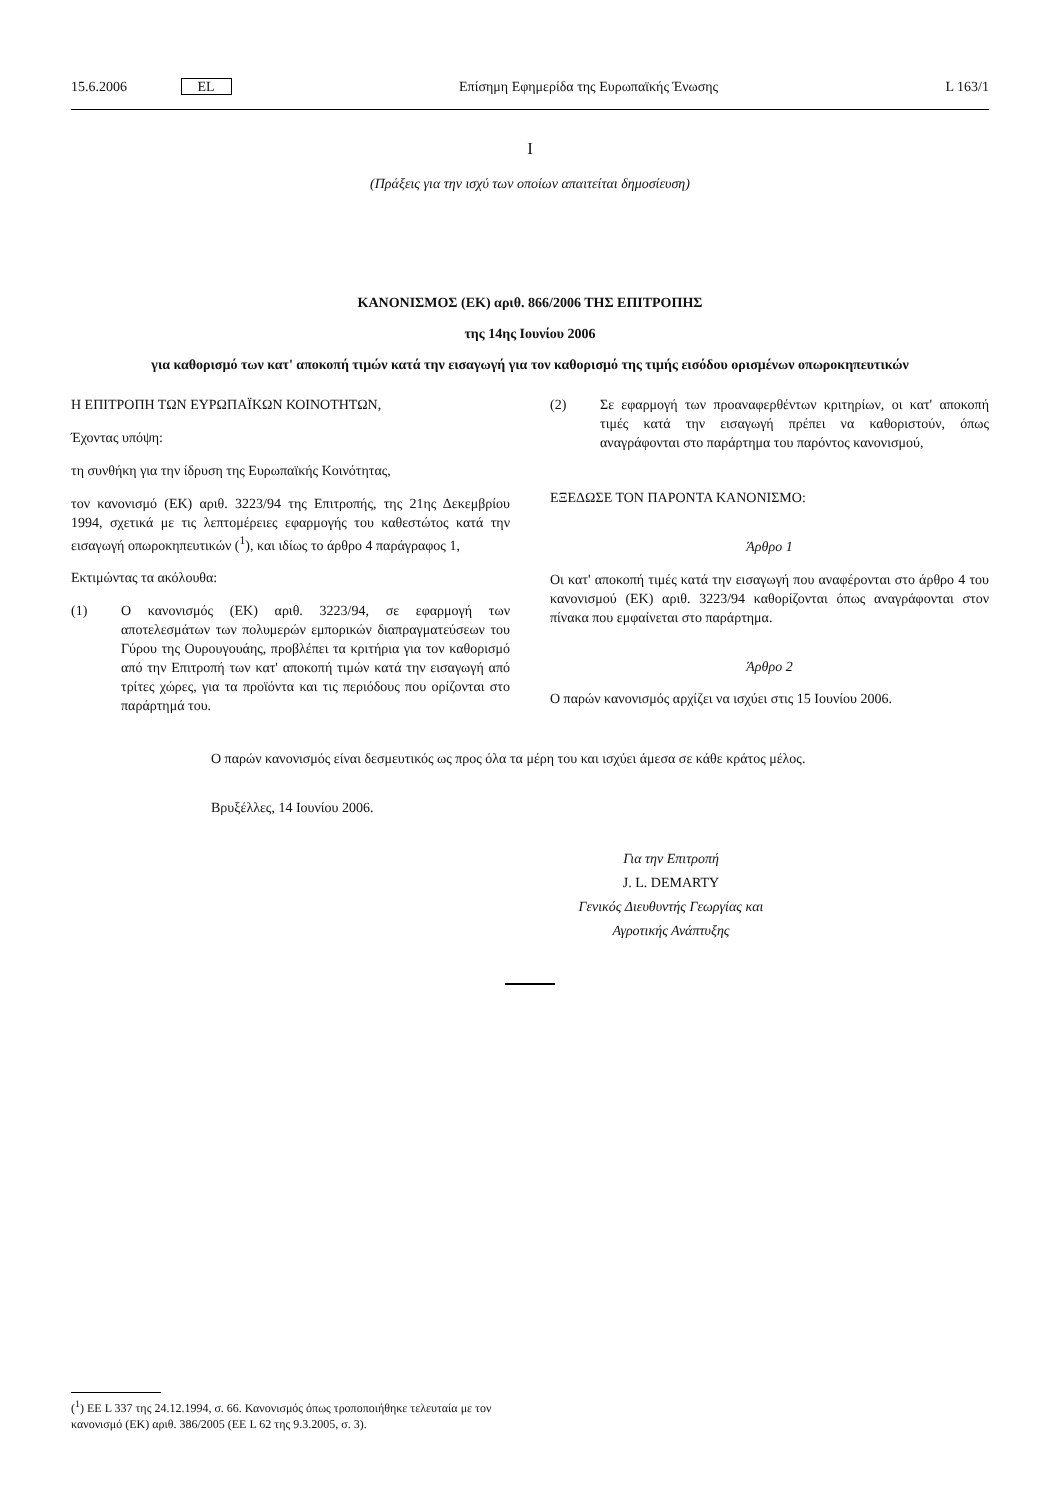15.6.2006 EL Επίσημη Εφημερίδα της Ευρωπαϊκής Ένωσης L 163/1
I
(Πράξεις για την ισχύ των οποίων απαιτείται δημοσίευση)
ΚΑΝΟΝΙΣΜΟΣ (ΕΚ) αριθ. 866/2006 ΤΗΣ ΕΠΙΤΡΟΠΗΣ
της 14ης Ιουνίου 2006
για καθορισμό των κατ' αποκοπή τιμών κατά την εισαγωγή για τον καθορισμό της τιμής εισόδου ορισμένων οπωροκηπευτικών
Η ΕΠΙΤΡΟΠΗ ΤΩΝ ΕΥΡΩΠΑΪΚΩΝ ΚΟΙΝΟΤΗΤΩΝ,
Έχοντας υπόψη:
τη συνθήκη για την ίδρυση της Ευρωπαϊκής Κοινότητας,
τον κανονισμό (ΕΚ) αριθ. 3223/94 της Επιτροπής, της 21ης Δεκεμβρίου 1994, σχετικά με τις λεπτομέρειες εφαρμογής του καθεστώτος κατά την εισαγωγή οπωροκηπευτικών (<sup>1</sup>), και ιδίως το άρθρο 4 παράγραφος 1,
Εκτιμώντας τα ακόλουθα:
(1) Ο κανονισμός (ΕΚ) αριθ. 3223/94, σε εφαρμογή των αποτελεσμάτων των πολυμερών εμπορικών διαπραγματεύσεων του Γύρου της Ουρουγουάης, προβλέπει τα κριτήρια για τον καθορισμό από την Επιτροπή των κατ' αποκοπή τιμών κατά την εισαγωγή από τρίτες χώρες, για τα προϊόντα και τις περιόδους που ορίζονται στο παράρτημά του.
(2) Σε εφαρμογή των προαναφερθέντων κριτηρίων, οι κατ' αποκοπή τιμές κατά την εισαγωγή πρέπει να καθοριστούν, όπως αναγράφονται στο παράρτημα του παρόντος κανονισμού,
ΕΞΕΔΩΣΕ ΤΟΝ ΠΑΡΟΝΤΑ ΚΑΝΟΝΙΣΜΟ:
Άρθρο 1
Οι κατ' αποκοπή τιμές κατά την εισαγωγή που αναφέρονται στο άρθρο 4 του κανονισμού (ΕΚ) αριθ. 3223/94 καθορίζονται όπως αναγράφονται στον πίνακα που εμφαίνεται στο παράρτημα.
Άρθρο 2
Ο παρών κανονισμός αρχίζει να ισχύει στις 15 Ιουνίου 2006.
Ο παρών κανονισμός είναι δεσμευτικός ως προς όλα τα μέρη του και ισχύει άμεσα σε κάθε κράτος μέλος.
Βρυξέλλες, 14 Ιουνίου 2006.
Για την Επιτροπή
J. L. DEMARTY
Γενικός Διευθυντής Γεωργίας και
Αγροτικής Ανάπτυξης
(<sup>1</sup>) ΕΕ L 337 της 24.12.1994, σ. 66. Κανονισμός όπως τροποποιήθηκε τελευταία με τον κανονισμό (ΕΚ) αριθ. 386/2005 (ΕΕ L 62 της 9.3.2005, σ. 3).